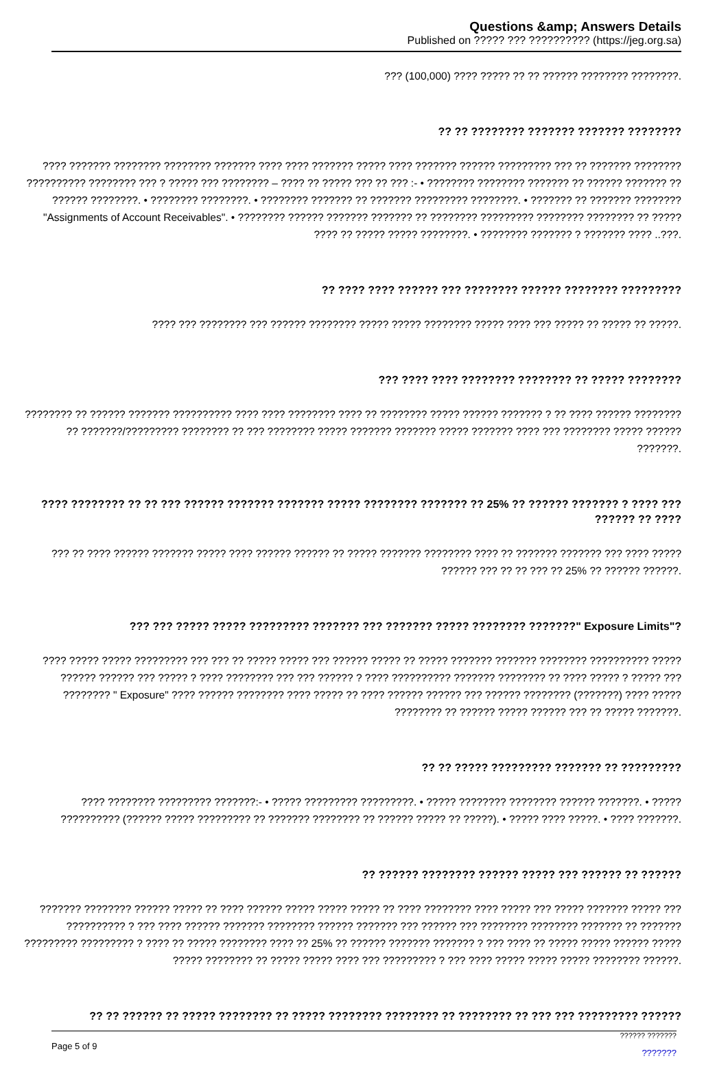Questions &amp; Answers Details
Published on ????? ??? ?????????? (https://jeg.org.sa)
??? (100,000) ???? ????? ?? ?? ?????? ???????? ????????.
?? ?? ???????? ??????? ??????? ????????
???? ??????? ???????? ???????? ??????? ???? ???? ??????? ????? ???? ??????? ?????? ????????? ??? ?? ??????? ???????? ?????????? ???????? ??? ? ????? ??? ???????? – ???? ?? ????? ??? ?? ??? :- • ???????? ???????? ??????? ?? ?????? ??????? ?? ?????? ????????. • ???????? ????????. • ???????? ??????? ?? ??????? ????????? ????????. • ??????? ?? ??????? ???????? "Assignments of Account Receivables". • ???????? ?????? ??????? ??????? ?? ???????? ????????? ???????? ???????? ?? ????? ???? ?? ????? ????? ????????. • ???????? ??????? ? ??????? ???? ..???.
?? ???? ???? ?????? ??? ???????? ?????? ???????? ?????????
???? ??? ???????? ??? ?????? ???????? ????? ????? ???????? ????? ???? ??? ????? ?? ????? ?? ?????.
??? ???? ???? ???????? ???????? ?? ????? ????????
???????? ?? ?????? ??????? ?????????? ???? ???? ???????? ???? ?? ???????? ????? ?????? ??????? ? ?? ???? ?????? ???????? ?? ???????/????????? ???????? ?? ??? ???????? ????? ??????? ??????? ????? ??????? ???? ??? ???????? ????? ?????? ???????.
???? ???????? ?? ?? ??? ?????? ??????? ??????? ????? ???????? ??????? ?? 25% ?? ?????? ??????? ? ???? ??? ?????? ?? ????
??? ?? ???? ?????? ??????? ????? ???? ?????? ?????? ?? ????? ??????? ???????? ???? ?? ??????? ??????? ??? ???? ????? ?????? ??? ?? ?? ??? ?? 25% ?? ?????? ??????.
??? ??? ????? ????? ????????? ??????? ??? ??????? ????? ???????? ???????" Exposure Limits"?
???? ????? ????? ????????? ??? ??? ?? ????? ????? ??? ?????? ????? ?? ????? ??????? ??????? ???????? ?????????? ????? ?????? ?????? ??? ????? ? ???? ???????? ??? ??? ?????? ? ???? ?????????? ??????? ???????? ?? ???? ????? ? ????? ??? ???????? " Exposure" ???? ?????? ???????? ???? ????? ?? ???? ?????? ?????? ??? ?????? ???????? (???????) ???? ????? ???????? ?? ?????? ????? ?????? ??? ?? ????? ???????.
?? ?? ????? ????????? ??????? ?? ?????????
???? ???????? ????????? ???????:- • ????? ????????? ?????????. • ????? ???????? ???????? ?????? ???????. • ????? ?????????? (?????? ????? ????????? ?? ??????? ???????? ?? ?????? ????? ?? ?????). • ????? ???? ?????. • ???? ???????.
?? ?????? ???????? ?????? ????? ??? ?????? ?? ??????
??????? ???????? ?????? ????? ?? ???? ?????? ????? ????? ????? ?? ???? ???????? ???? ????? ??? ????? ??????? ????? ??? ?????????? ? ??? ???? ?????? ??????? ???????? ?????? ??????? ??? ?????? ??? ???????? ???????? ??????? ?? ??????? ????????? ????????? ? ???? ?? ????? ???????? ???? ?? 25% ?? ?????? ??????? ??????? ? ??? ???? ?? ????? ????? ?????? ????? ????? ???????? ?? ????? ????? ???? ??? ????????? ? ??? ???? ????? ????? ????? ???????? ??????.
?? ?? ?????? ?? ????? ???????? ?? ????? ???????? ???????? ?? ???????? ?? ??? ??? ????????? ??????
Page 5 of 9?????? ???????
???????